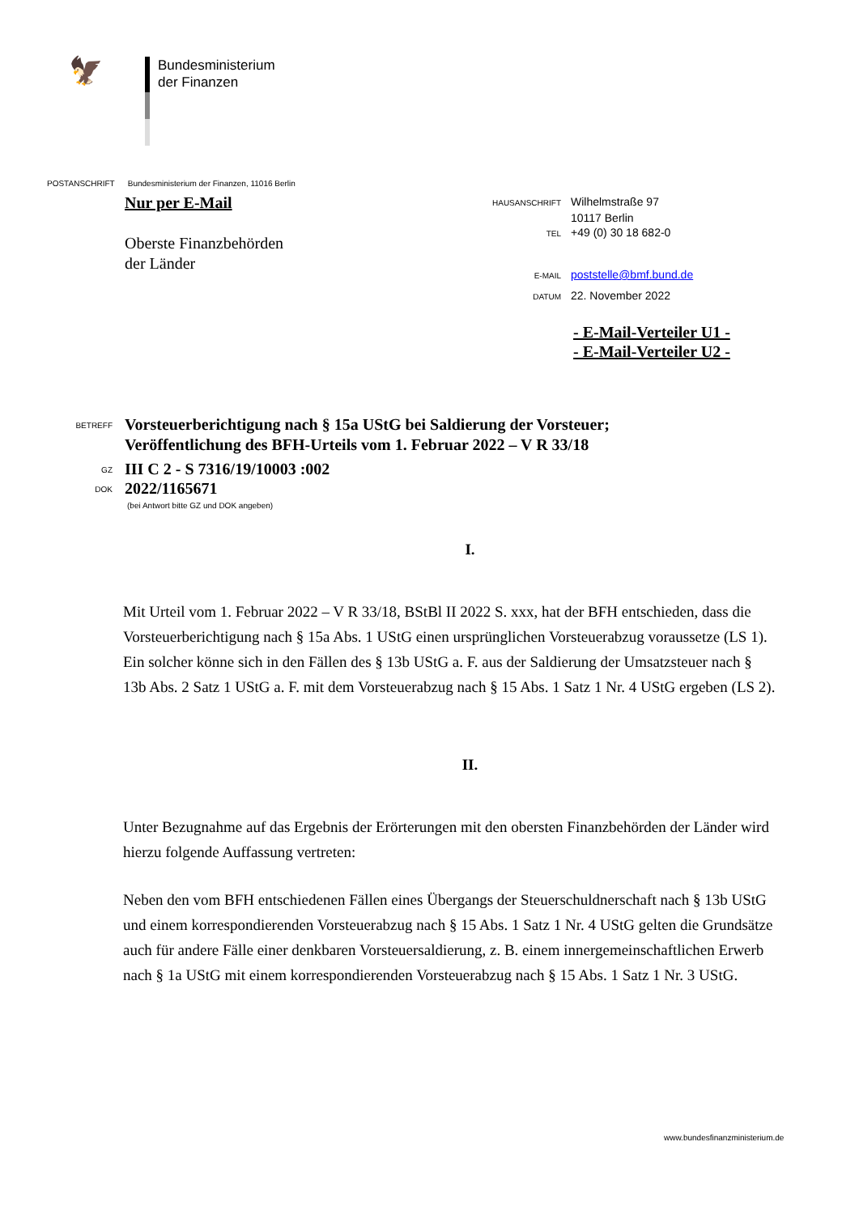🦅
Bundesministerium
der Finanzen
POSTANSCHRIFT Bundesministerium der Finanzen, 11016 Berlin
Nur per E-Mail
Oberste Finanzbehörden
der Länder
HAUSANSCHRIFT Wilhelmstraße 97
10117 Berlin
TEL +49 (0) 30 18 682-0
E-MAIL poststelle@bmf.bund.de
DATUM 22. November 2022
- E-Mail-Verteiler U1 -
- E-Mail-Verteiler U2 -
BETREFF Vorsteuerberichtigung nach § 15a UStG bei Saldierung der Vorsteuer;
Veröffentlichung des BFH-Urteils vom 1. Februar 2022 – V R 33/18
GZ III C 2 - S 7316/19/10003 :002
DOK 2022/1165671
(bei Antwort bitte GZ und DOK angeben)
I.
Mit Urteil vom 1. Februar 2022 – V R 33/18, BStBl II 2022 S. xxx, hat der BFH entschieden, dass die Vorsteuerberichtigung nach § 15a Abs. 1 UStG einen ursprünglichen Vorsteuerabzug voraussetze (LS 1). Ein solcher könne sich in den Fällen des § 13b UStG a. F. aus der Saldierung der Umsatzsteuer nach § 13b Abs. 2 Satz 1 UStG a. F. mit dem Vorsteuerabzug nach § 15 Abs. 1 Satz 1 Nr. 4 UStG ergeben (LS 2).
II.
Unter Bezugnahme auf das Ergebnis der Erörterungen mit den obersten Finanzbehörden der Länder wird hierzu folgende Auffassung vertreten:
Neben den vom BFH entschiedenen Fällen eines Übergangs der Steuerschuldnerschaft nach § 13b UStG und einem korrespondierenden Vorsteuerabzug nach § 15 Abs. 1 Satz 1 Nr. 4 UStG gelten die Grundsätze auch für andere Fälle einer denkbaren Vorsteuersaldierung, z. B. einem innergemeinschaftlichen Erwerb nach § 1a UStG mit einem korrespondierenden Vorsteuerabzug nach § 15 Abs. 1 Satz 1 Nr. 3 UStG.
www.bundesfinanzministerium.de